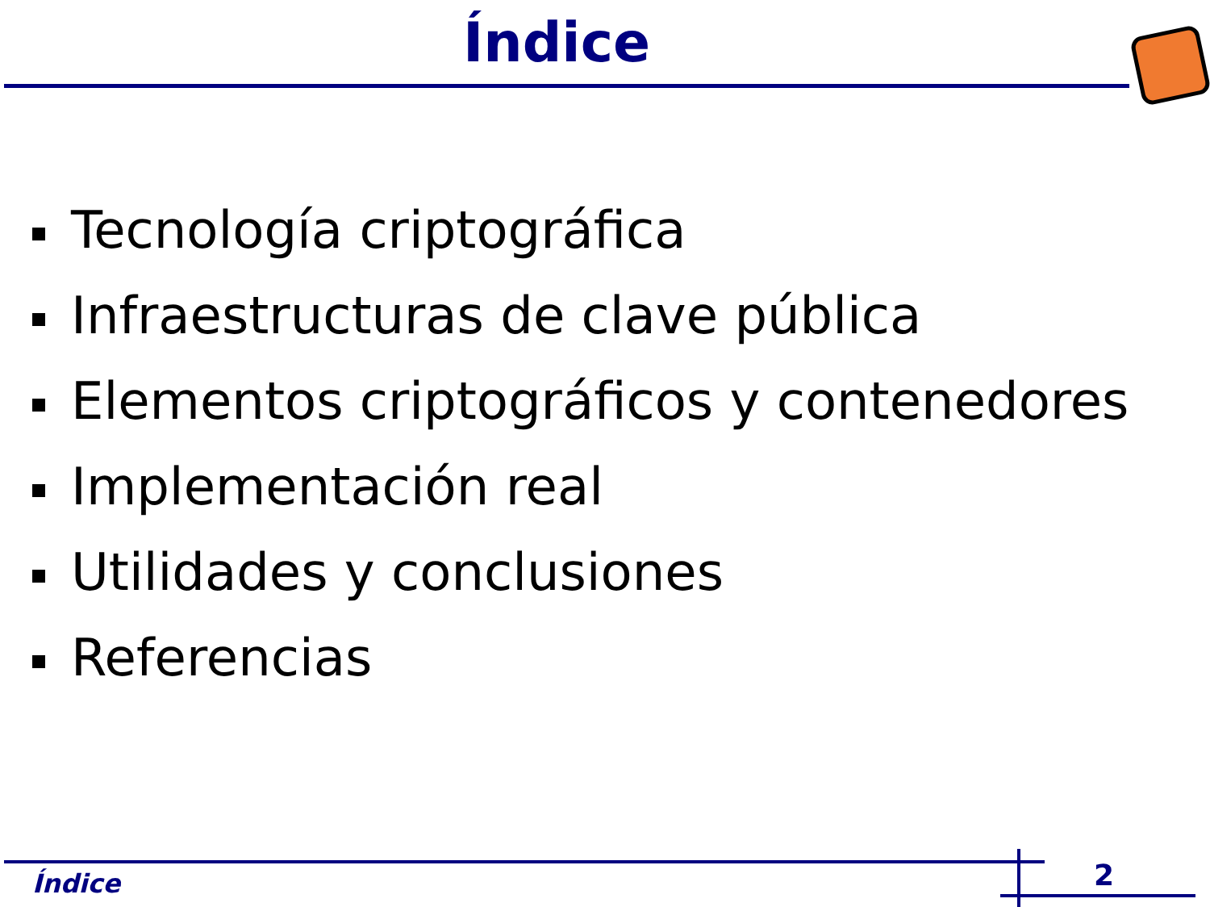Índice
Tecnología criptográfica
Infraestructuras de clave pública
Elementos criptográficos y contenedores
Implementación real
Utilidades y conclusiones
Referencias
Índice 2